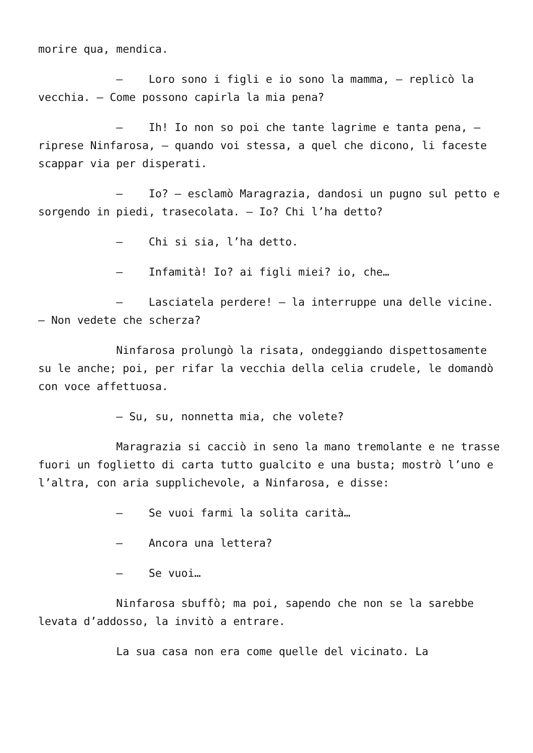morire qua, mendica.
– Loro sono i figli e io sono la mamma, – replicò la vecchia. – Come possono capirla la mia pena?
– Ih! Io non so poi che tante lagrime e tanta pena, – riprese Ninfarosa, – quando voi stessa, a quel che dicono, li faceste scappar via per disperati.
– Io? – esclamò Maragrazia, dandosi un pugno sul petto e sorgendo in piedi, trasecolata. – Io? Chi l’ha detto?
– Chi si sia, l’ha detto.
– Infamità! Io? ai figli miei? io, che…
– Lasciatela perdere! – la interruppe una delle vicine. – Non vedete che scherza?
Ninfarosa prolungò la risata, ondeggiando dispettosamente su le anche; poi, per rifar la vecchia della celia crudele, le domandò con voce affettuosa.
– Su, su, nonnetta mia, che volete?
Maragrazia si cacciò in seno la mano tremolante e ne trasse fuori un foglietto di carta tutto gualcito e una busta; mostrò l’uno e l’altra, con aria supplichevole, a Ninfarosa, e disse:
– Se vuoi farmi la solita carità…
– Ancora una lettera?
– Se vuoi…
Ninfarosa sbuffò; ma poi, sapendo che non se la sarebbe levata d’addosso, la invitò a entrare.
La sua casa non era come quelle del vicinato. La